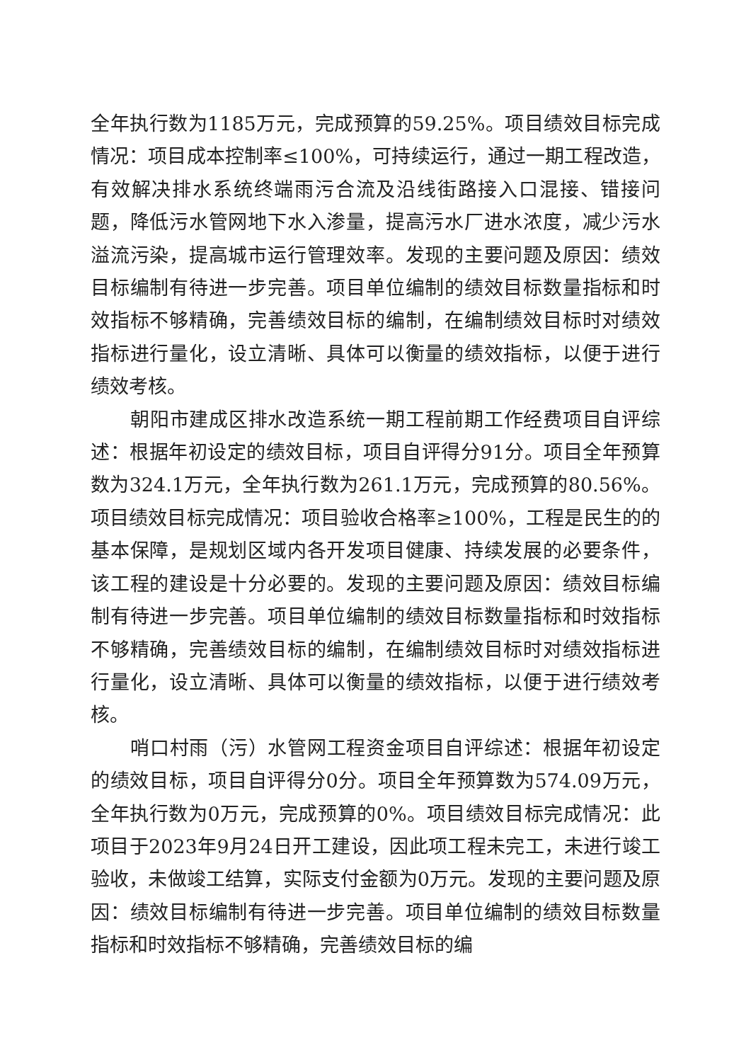全年执行数为1185万元，完成预算的59.25%。项目绩效目标完成情况：项目成本控制率≤100%，可持续运行，通过一期工程改造，有效解决排水系统终端雨污合流及沿线街路接入口混接、错接问题，降低污水管网地下水入渗量，提高污水厂进水浓度，减少污水溢流污染，提高城市运行管理效率。发现的主要问题及原因：绩效目标编制有待进一步完善。项目单位编制的绩效目标数量指标和时效指标不够精确，完善绩效目标的编制，在编制绩效目标时对绩效指标进行量化，设立清晰、具体可以衡量的绩效指标，以便于进行绩效考核。
朝阳市建成区排水改造系统一期工程前期工作经费项目自评综述：根据年初设定的绩效目标，项目自评得分91分。项目全年预算数为324.1万元，全年执行数为261.1万元，完成预算的80.56%。项目绩效目标完成情况：项目验收合格率≥100%，工程是民生的的基本保障，是规划区域内各开发项目健康、持续发展的必要条件，该工程的建设是十分必要的。发现的主要问题及原因：绩效目标编制有待进一步完善。项目单位编制的绩效目标数量指标和时效指标不够精确，完善绩效目标的编制，在编制绩效目标时对绩效指标进行量化，设立清晰、具体可以衡量的绩效指标，以便于进行绩效考核。
哨口村雨（污）水管网工程资金项目自评综述：根据年初设定的绩效目标，项目自评得分0分。项目全年预算数为574.09万元，全年执行数为0万元，完成预算的0%。项目绩效目标完成情况：此项目于2023年9月24日开工建设，因此项工程未完工，未进行竣工验收，未做竣工结算，实际支付金额为0万元。发现的主要问题及原因：绩效目标编制有待进一步完善。项目单位编制的绩效目标数量指标和时效指标不够精确，完善绩效目标的编